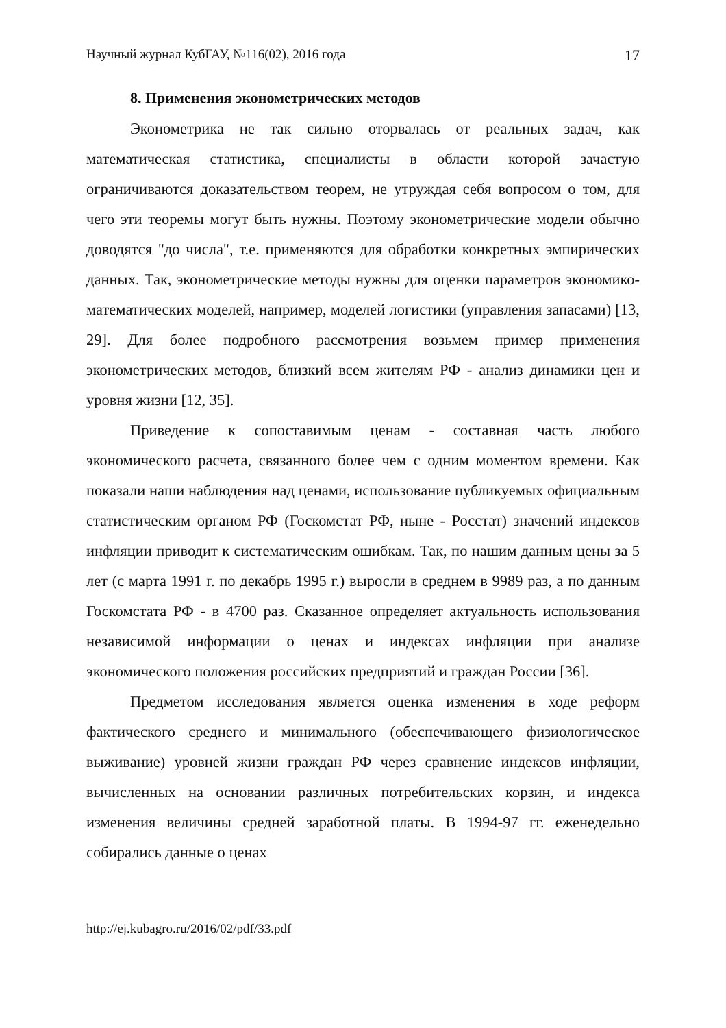Научный журнал КубГАУ, №116(02), 2016 года 17
8. Применения эконометрических методов
Эконометрика не так сильно оторвалась от реальных задач, как математическая статистика, специалисты в области которой зачастую ограничиваются доказательством теорем, не утруждая себя вопросом о том, для чего эти теоремы могут быть нужны. Поэтому эконометрические модели обычно доводятся "до числа", т.е. применяются для обработки конкретных эмпирических данных. Так, эконометрические методы нужны для оценки параметров экономико-математических моделей, например, моделей логистики (управления запасами) [13, 29]. Для более подробного рассмотрения возьмем пример применения эконометрических методов, близкий всем жителям РФ - анализ динамики цен и уровня жизни [12, 35].
Приведение к сопоставимым ценам - составная часть любого экономического расчета, связанного более чем с одним моментом времени. Как показали наши наблюдения над ценами, использование публикуемых официальным статистическим органом РФ (Госкомстат РФ, ныне - Росстат) значений индексов инфляции приводит к систематическим ошибкам. Так, по нашим данным цены за 5 лет (с марта 1991 г. по декабрь 1995 г.) выросли в среднем в 9989 раз, а по данным Госкомстата РФ - в 4700 раз. Сказанное определяет актуальность использования независимой информации о ценах и индексах инфляции при анализе экономического положения российских предприятий и граждан России [36].
Предметом исследования является оценка изменения в ходе реформ фактического среднего и минимального (обеспечивающего физиологическое выживание) уровней жизни граждан РФ через сравнение индексов инфляции, вычисленных на основании различных потребительских корзин, и индекса изменения величины средней заработной платы. В 1994-97 гг. еженедельно собирались данные о ценах
http://ej.kubagro.ru/2016/02/pdf/33.pdf